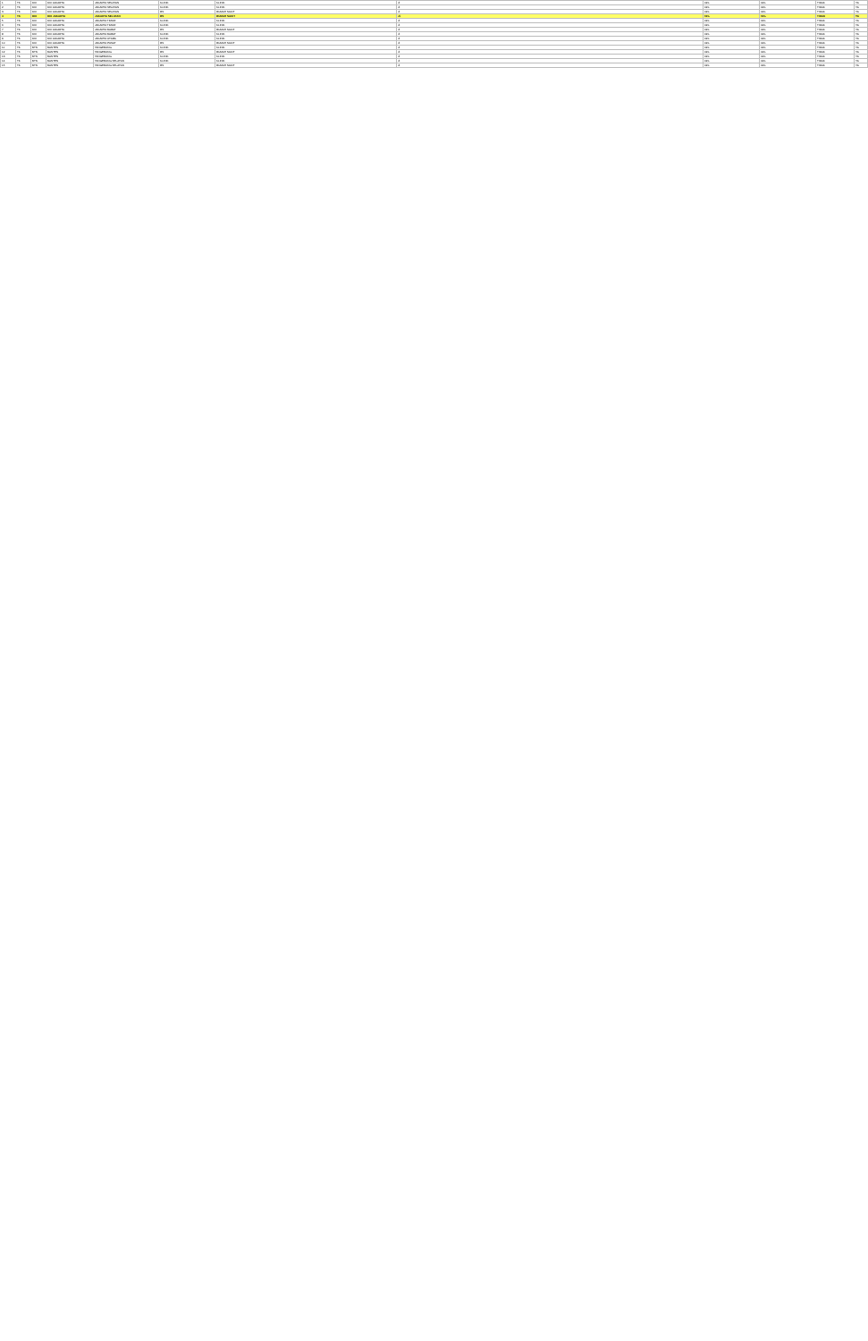| 1 | TK | DKI | DKI JAKARTA | JAKARTA SELATAN | KLINIK | KLINIK | Jl. | 021- | 021- | TIDAK | YA |
| 2 | TK | DKI | DKI JAKARTA | JAKARTA SELATAN | KLINIK | KLINIK | Jl. | 021- | 021- | TIDAK | YA |
| 3 | TK | DKI | DKI JAKARTA | JAKARTA SELATAN | RS | RUMAH SAKIT | Jl. | 021- | 021- | TIDAK | YA |
| 4 | TK | DKI | DKI JAKARTA | JAKARTA SELATAN | RS | RUMAH SAKIT | Jl. | 021- | 021- | TIDAK | YA |
| 5 | TK | DKI | DKI JAKARTA | JAKARTA TIMUR | KLINIK | KLINIK | Jl. | 021- | 021- | TIDAK | YA |
| 6 | TK | DKI | DKI JAKARTA | JAKARTA TIMUR | KLINIK | KLINIK | Jl. | 021- | 021- | TIDAK | YA |
| 7 | TK | DKI | DKI JAKARTA | JAKARTA BARAT | RS | RUMAH SAKIT | Jl. | 021- | 021- | TIDAK | YA |
| 8 | TK | DKI | DKI JAKARTA | JAKARTA BARAT | KLINIK | KLINIK | Jl. | 021- | 021- | TIDAK | YA |
| 9 | TK | DKI | DKI JAKARTA | JAKARTA UTARA | KLINIK | KLINIK | Jl. | 021- | 021- | TIDAK | YA |
| 10 | TK | DKI | DKI JAKARTA | JAKARTA PUSAT | RS | RUMAH SAKIT | Jl. | 021- | 021- | TIDAK | YA |
| 11 | TK | BTN | BANTEN | TANGERANG | KLINIK | KLINIK | Jl. | 021- | 021- | TIDAK | YA |
| 12 | TK | BTN | BANTEN | TANGERANG | RS | RUMAH SAKIT | Jl. | 021- | 021- | TIDAK | YA |
| 13 | TK | BTN | BANTEN | TANGERANG | KLINIK | KLINIK | Jl. | 021- | 021- | TIDAK | YA |
| 14 | TK | BTN | BANTEN | TANGERANG SELATAN | KLINIK | KLINIK | Jl. | 021- | 021- | TIDAK | YA |
| 15 | TK | BTN | BANTEN | TANGERANG SELATAN | RS | RUMAH SAKIT | Jl. | 021- | 021- | TIDAK | YA |